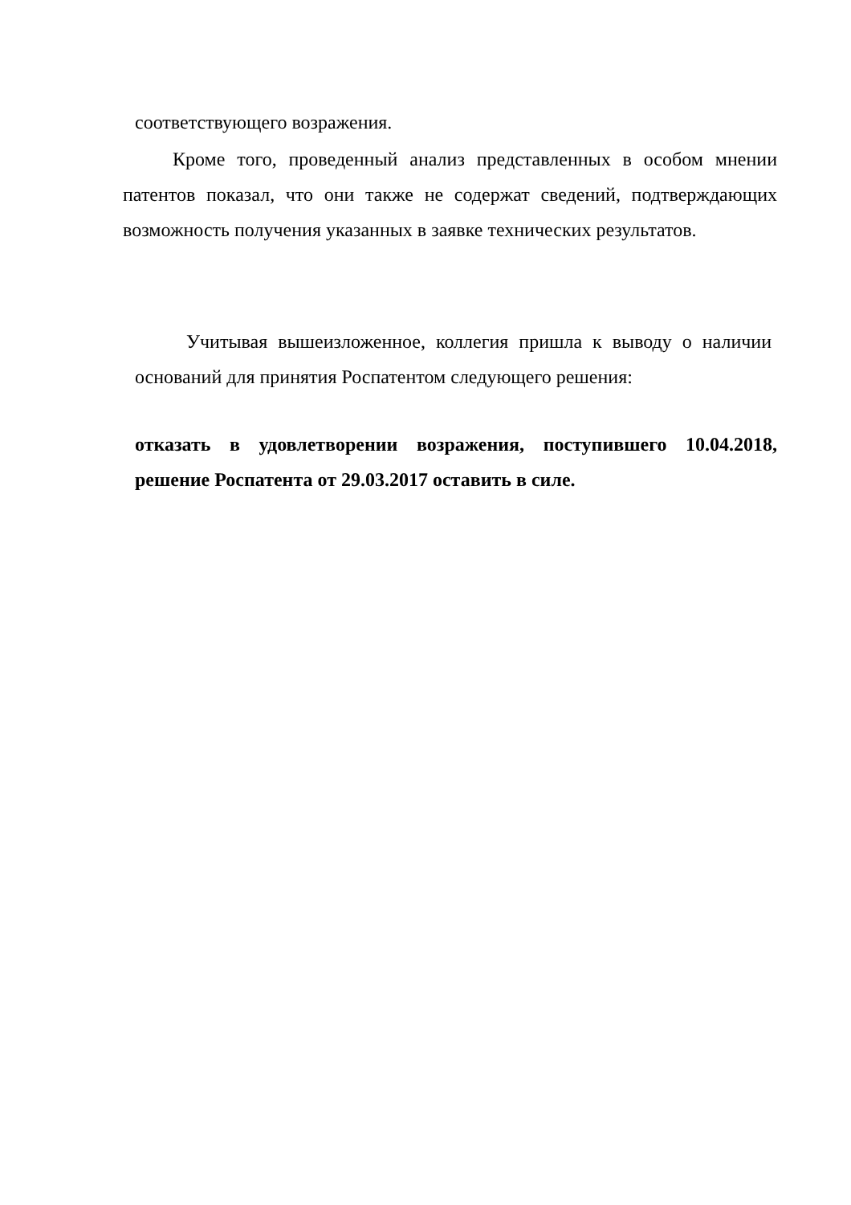соответствующего возражения.
Кроме того, проведенный анализ представленных в особом мнении патентов показал, что они также не содержат сведений, подтверждающих возможность получения указанных в заявке технических результатов.
Учитывая вышеизложенное, коллегия пришла к выводу о наличии оснований для принятия Роспатентом следующего решения:
отказать в удовлетворении возражения, поступившего 10.04.2018, решение Роспатента от 29.03.2017 оставить в силе.